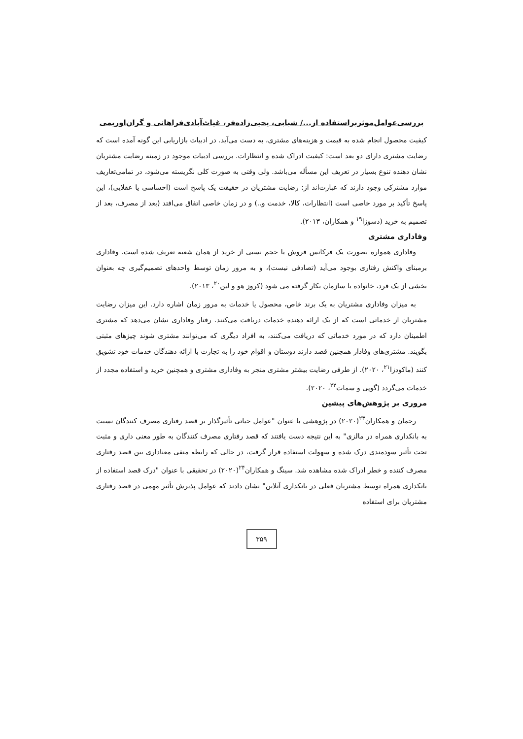بررسی‌عوامل‌موثربراستفاده از.../ شبابی، یحیی‌زاده‌فر، غیاث‌آبادی‌فراهانی و گران‌اوریمی
کیفیت محصول انجام شده به قیمت و هزینه‌های مشتری، به دست می‌آید. در ادبیات بازاریابی این گونه آمده است که رضایت مشتری دارای دو بعد است: کیفیت ادراک شده و انتظارات. بررسی ادبیات موجود در زمینه رضایت مشتریان نشان دهنده تنوع بسیار در تعریف این مسأله می‌باشد. ولی وقتی به صورت کلی نگریسته می‌شود، در تمامی‌تعاریف موارد مشترکی وجود دارند که عبارت‌اند از: رضایت مشتریان در حقیقت یک پاسخ است (احساسی یا عقلایی)، این پاسخ تأکید بر مورد خاصی است (انتظارات، کالا، خدمت و..) و در زمان خاصی اتفاق می‌افتد (بعد از مصرف، بعد از تصمیم به خرید (دسوزا<sup>۱۹</sup> و همکاران، ۲۰۱۳).
وفاداری مشتری
وفاداری همواره بصورت یک فرکانس فروش یا حجم نسبی از خرید از همان شعبه تعریف شده است. وفاداری برمبنای واکنش رفتاری بوجود می‌آید (تصادفی نیست)، و به مرور زمان توسط واحدهای تصمیم‌گیری چه بعنوان بخشی از یک فرد، خانواده یا سازمان بکار گرفته می شود (کروز هو و لین<sup>۲۰</sup>، ۲۰۱۳).
به میزان وفاداری مشتریان به یک برند خاص، محصول یا خدمات به مرور زمان اشاره دارد. این میزان رضایت مشتریان از خدماتی است که از یک ارائه دهنده خدمات دریافت می‌کنند. رفتار وفاداری نشان می‌دهد که مشتری اطمینان دارد که در مورد خدماتی که دریافت می‌کنند، به افراد دیگری که می‌توانند مشتری شوند چیزهای مثبتی بگویند. مشتری‌های وفادار همچنین قصد دارند دوستان و اقوام خود را به تجارت با ارائه دهندگان خدمات خود تشویق کنند (ماکودزا<sup>۲۱</sup>، ۲۰۲۰). از طرفی رضایت بیشتر مشتری منجر به وفاداری مشتری و همچنین خرید و استفاده مجدد از خدمات می‌گردد (گوپی و سمات<sup>۲۲</sup>، ۲۰۲۰).
مروری بر پژوهش‌های پیشین
رحمان و همکاران<sup>۲۳</sup>(۲۰۲۰) در پژوهشی با عنوان "عوامل حیاتی تأثیرگذار بر قصد رفتاری مصرف کنندگان نسبت به بانکداری همراه در مالزی" به این نتیجه دست یافتند که قصد رفتاری مصرف کنندگان به طور معنی داری و مثبت تحت تأثیر سودمندی درک شده و سهولت استفاده قرار گرفت، در حالی که رابطه منفی معناداری بین قصد رفتاری مصرف کننده و خطر ادراک شده مشاهده شد. سینگ و همکاران<sup>۲۴</sup>(۲۰۲۰) در تحقیقی با عنوان "درک قصد استفاده از بانکداری همراه توسط مشتریان فعلی در بانکداری آنلاین" نشان دادند که عوامل پذیرش تأثیر مهمی در قصد رفتاری مشتریان برای استفاده
۳۵۹